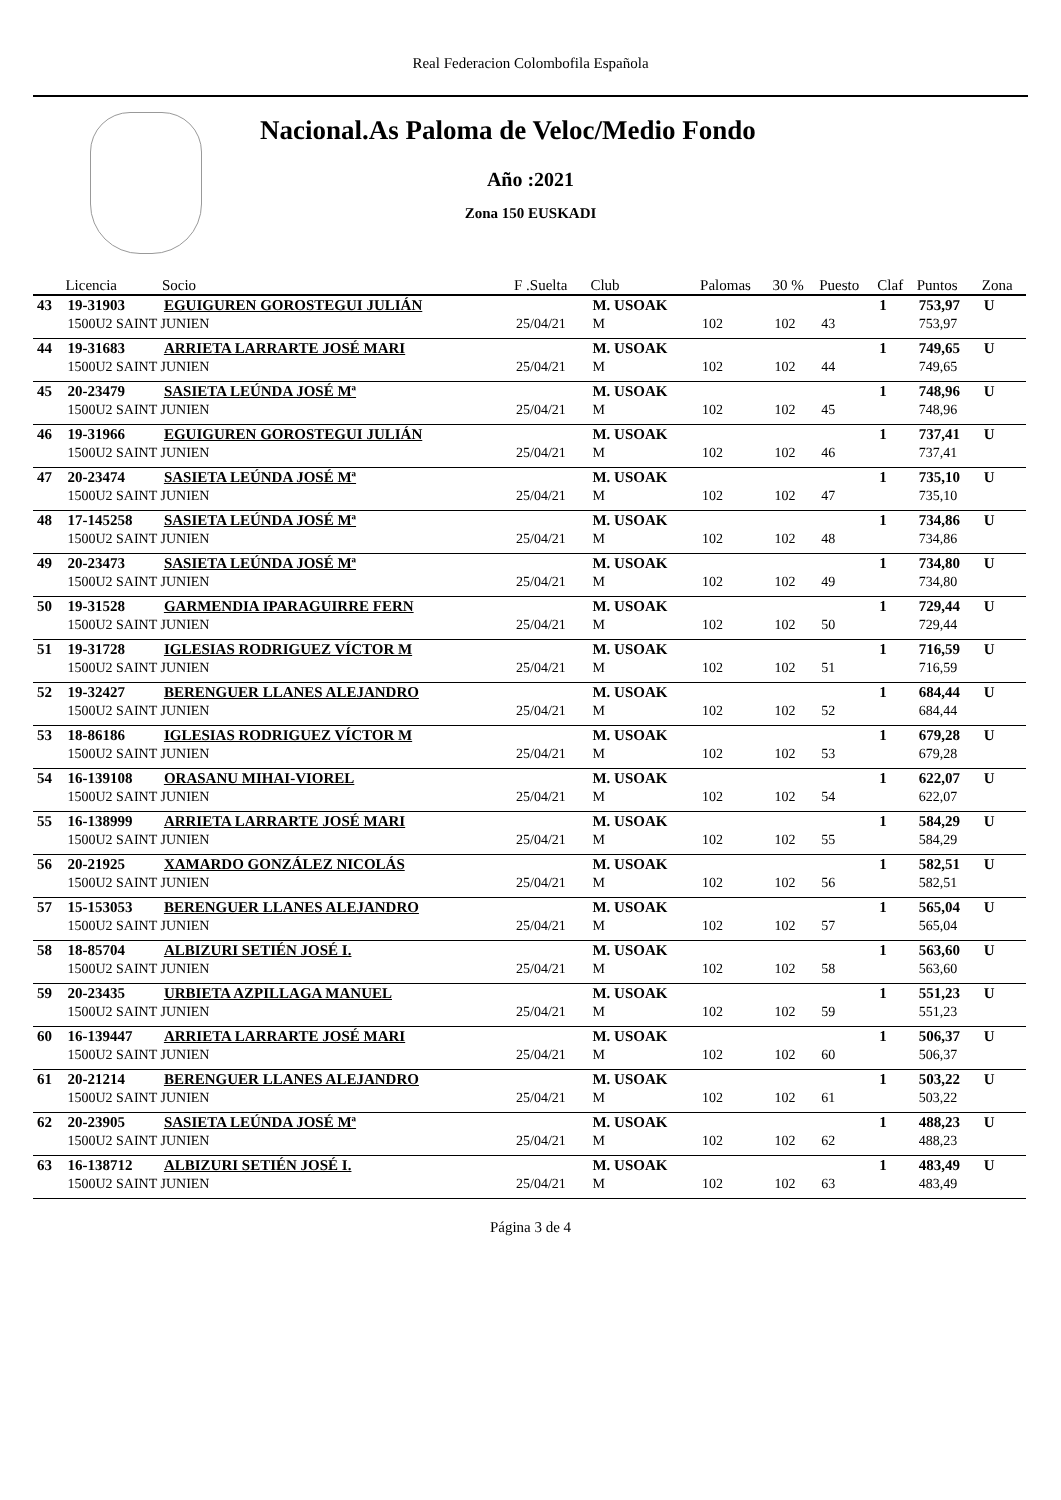Real Federacion Colombofila Española
Nacional.As Paloma de Veloc/Medio Fondo
Año :2021
Zona 150 EUSKADI
| | Licencia | Socio | F .Suelta | Club | Palomas | 30 % | Puesto | Claf | Puntos | Zona |
| --- | --- | --- | --- | --- | --- | --- | --- | --- | --- | --- |
| 43 | 19-31903 | EGUIGUREN GOROSTEGUI JULIÁN | | M. USOAK | | | | 1 | 753,97 | U |
| | 1500U2 SAINT JUNIEN | | 25/04/21 | M | 102 | 102 | 43 | | 753,97 | |
| 44 | 19-31683 | ARRIETA LARRARTE JOSÉ MARI | | M. USOAK | | | | 1 | 749,65 | U |
| | 1500U2 SAINT JUNIEN | | 25/04/21 | M | 102 | 102 | 44 | | 749,65 | |
| 45 | 20-23479 | SASIETA LEÚNDA JOSÉ Mª | | M. USOAK | | | | 1 | 748,96 | U |
| | 1500U2 SAINT JUNIEN | | 25/04/21 | M | 102 | 102 | 45 | | 748,96 | |
| 46 | 19-31966 | EGUIGUREN GOROSTEGUI JULIÁN | | M. USOAK | | | | 1 | 737,41 | U |
| | 1500U2 SAINT JUNIEN | | 25/04/21 | M | 102 | 102 | 46 | | 737,41 | |
| 47 | 20-23474 | SASIETA LEÚNDA JOSÉ Mª | | M. USOAK | | | | 1 | 735,10 | U |
| | 1500U2 SAINT JUNIEN | | 25/04/21 | M | 102 | 102 | 47 | | 735,10 | |
| 48 | 17-145258 | SASIETA LEÚNDA JOSÉ Mª | | M. USOAK | | | | 1 | 734,86 | U |
| | 1500U2 SAINT JUNIEN | | 25/04/21 | M | 102 | 102 | 48 | | 734,86 | |
| 49 | 20-23473 | SASIETA LEÚNDA JOSÉ Mª | | M. USOAK | | | | 1 | 734,80 | U |
| | 1500U2 SAINT JUNIEN | | 25/04/21 | M | 102 | 102 | 49 | | 734,80 | |
| 50 | 19-31528 | GARMENDIA IPARAGUIRRE FERN | | M. USOAK | | | | 1 | 729,44 | U |
| | 1500U2 SAINT JUNIEN | | 25/04/21 | M | 102 | 102 | 50 | | 729,44 | |
| 51 | 19-31728 | IGLESIAS RODRIGUEZ VÍCTOR M | | M. USOAK | | | | 1 | 716,59 | U |
| | 1500U2 SAINT JUNIEN | | 25/04/21 | M | 102 | 102 | 51 | | 716,59 | |
| 52 | 19-32427 | BERENGUER LLANES ALEJANDRO | | M. USOAK | | | | 1 | 684,44 | U |
| | 1500U2 SAINT JUNIEN | | 25/04/21 | M | 102 | 102 | 52 | | 684,44 | |
| 53 | 18-86186 | IGLESIAS RODRIGUEZ VÍCTOR M | | M. USOAK | | | | 1 | 679,28 | U |
| | 1500U2 SAINT JUNIEN | | 25/04/21 | M | 102 | 102 | 53 | | 679,28 | |
| 54 | 16-139108 | ORASANU MIHAI-VIOREL | | M. USOAK | | | | 1 | 622,07 | U |
| | 1500U2 SAINT JUNIEN | | 25/04/21 | M | 102 | 102 | 54 | | 622,07 | |
| 55 | 16-138999 | ARRIETA LARRARTE JOSÉ MARI | | M. USOAK | | | | 1 | 584,29 | U |
| | 1500U2 SAINT JUNIEN | | 25/04/21 | M | 102 | 102 | 55 | | 584,29 | |
| 56 | 20-21925 | XAMARDO GONZÁLEZ NICOLÁS | | M. USOAK | | | | 1 | 582,51 | U |
| | 1500U2 SAINT JUNIEN | | 25/04/21 | M | 102 | 102 | 56 | | 582,51 | |
| 57 | 15-153053 | BERENGUER LLANES ALEJANDRO | | M. USOAK | | | | 1 | 565,04 | U |
| | 1500U2 SAINT JUNIEN | | 25/04/21 | M | 102 | 102 | 57 | | 565,04 | |
| 58 | 18-85704 | ALBIZURI SETIÉN JOSÉ I. | | M. USOAK | | | | 1 | 563,60 | U |
| | 1500U2 SAINT JUNIEN | | 25/04/21 | M | 102 | 102 | 58 | | 563,60 | |
| 59 | 20-23435 | URBIETA AZPILLAGA MANUEL | | M. USOAK | | | | 1 | 551,23 | U |
| | 1500U2 SAINT JUNIEN | | 25/04/21 | M | 102 | 102 | 59 | | 551,23 | |
| 60 | 16-139447 | ARRIETA LARRARTE JOSÉ MARI | | M. USOAK | | | | 1 | 506,37 | U |
| | 1500U2 SAINT JUNIEN | | 25/04/21 | M | 102 | 102 | 60 | | 506,37 | |
| 61 | 20-21214 | BERENGUER LLANES ALEJANDRO | | M. USOAK | | | | 1 | 503,22 | U |
| | 1500U2 SAINT JUNIEN | | 25/04/21 | M | 102 | 102 | 61 | | 503,22 | |
| 62 | 20-23905 | SASIETA LEÚNDA JOSÉ Mª | | M. USOAK | | | | 1 | 488,23 | U |
| | 1500U2 SAINT JUNIEN | | 25/04/21 | M | 102 | 102 | 62 | | 488,23 | |
| 63 | 16-138712 | ALBIZURI SETIÉN JOSÉ I. | | M. USOAK | | | | 1 | 483,49 | U |
| | 1500U2 SAINT JUNIEN | | 25/04/21 | M | 102 | 102 | 63 | | 483,49 | |
Página 3 de 4